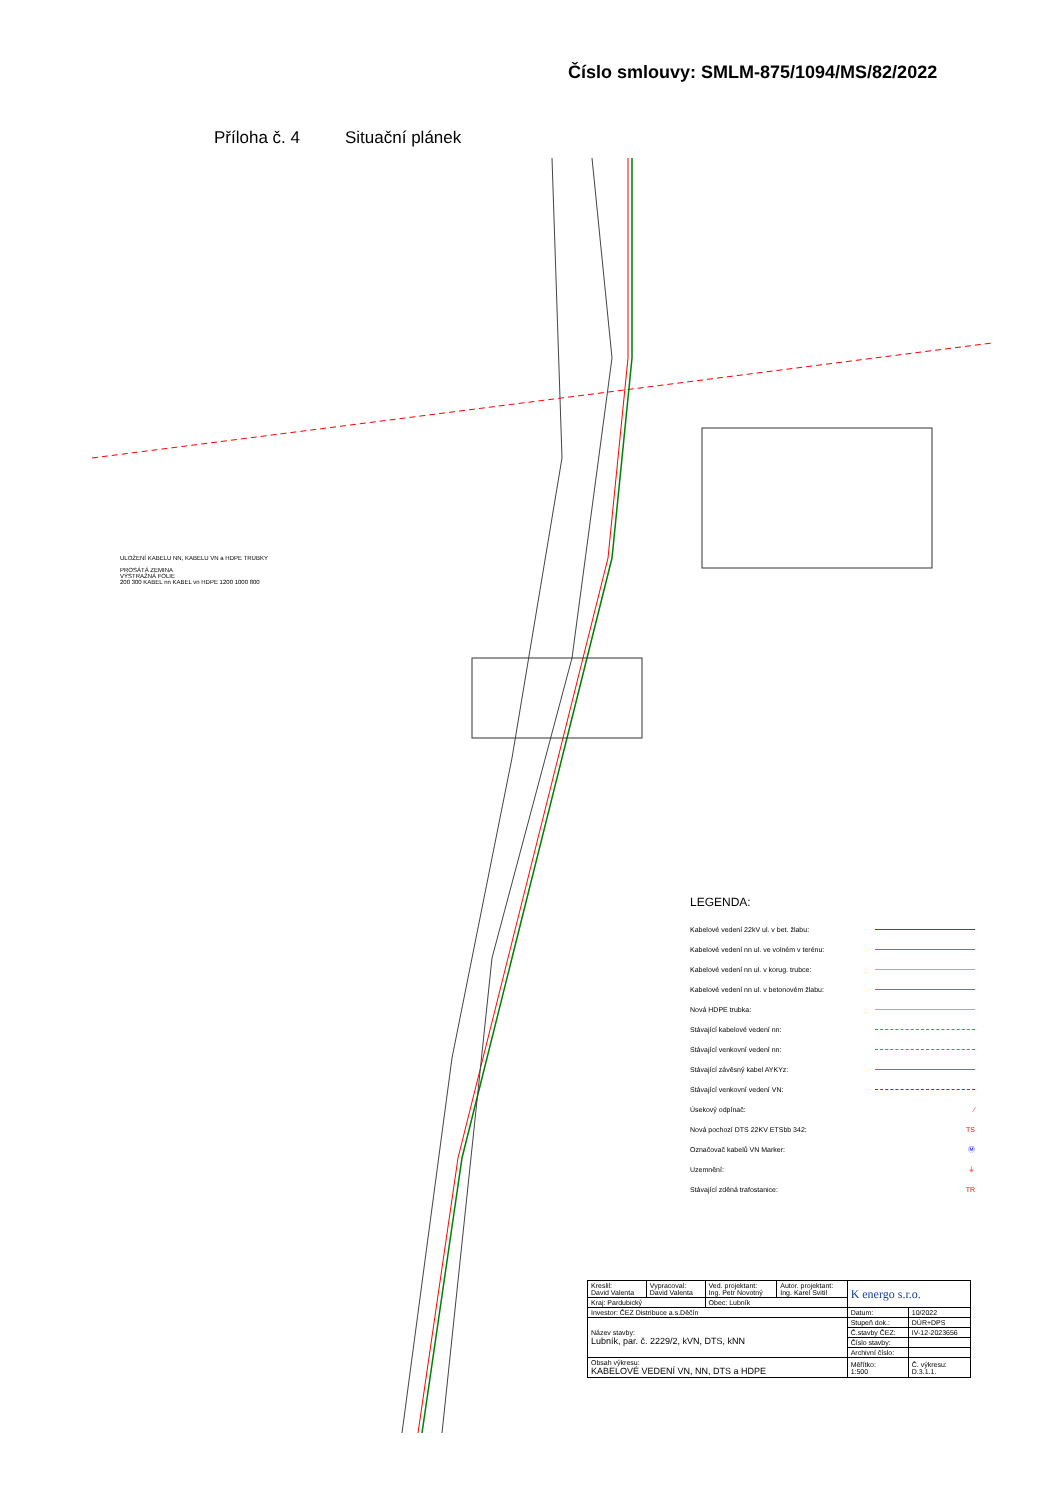Číslo smlouvy: SMLM-875/1094/MS/82/2022
Příloha č. 4 Situační plánek
ULOŽENÍ KABELU NN, KABELU VN a HDPE TRUBKY
PROSÁTÁ ZEMINA
VÝSTRAŽNÁ FOLIE
200 300 KABEL nn KABEL vn HDPE 1200 1000 800
LEGENDA:
Kabelové vedení 22kV ul. v bet. žlabu:
Kabelové vedení nn ul. ve volném v terénu:
Kabelové vedení nn ul. v korug. trubce:
Kabelové vedení nn ul. v betonovém žlabu:
Nová HDPE trubka:
Stávající kabelové vedení nn:
Stávající venkovní vedení nn:
Stávající závěsný kabel AYKYz:
Stávající venkovní vedení VN:
Úsekový odpínač: ⁄
Nová pochozí DTS 22KV ETSbb 342: TS
Označovač kabelů VN Marker: Ⓜ
Uzemnění: ⏚
Stávající zděná trafostanice: TR
| Kreslil: David Valenta | Vypracoval: David Valenta | Ved. projektant: Ing. Petr Novotný | Autor. projektant: Ing. Karel Svitil | K energo s.r.o. | |
| Kraj: Pardubický | | Obec: Lubník | | | |
| Investor: ČEZ Distribuce a.s.Děčín | | | | Datum: | 10/2022 |
| Název stavby: Lubník, par. č. 2229/2, kVN, DTS, kNN | | | | Stupeň dok.: | DÚR+DPS |
| | | | | Č.stavby ČEZ: | IV-12-2023656 |
| | | | | Číslo stavby: | |
| | | | | Archivní číslo: | |
| Obsah výkresu: KABELOVÉ VEDENÍ VN, NN, DTS a HDPE | | | | Měřítko: 1:500 | Č. výkresu: D.3.1.1. |